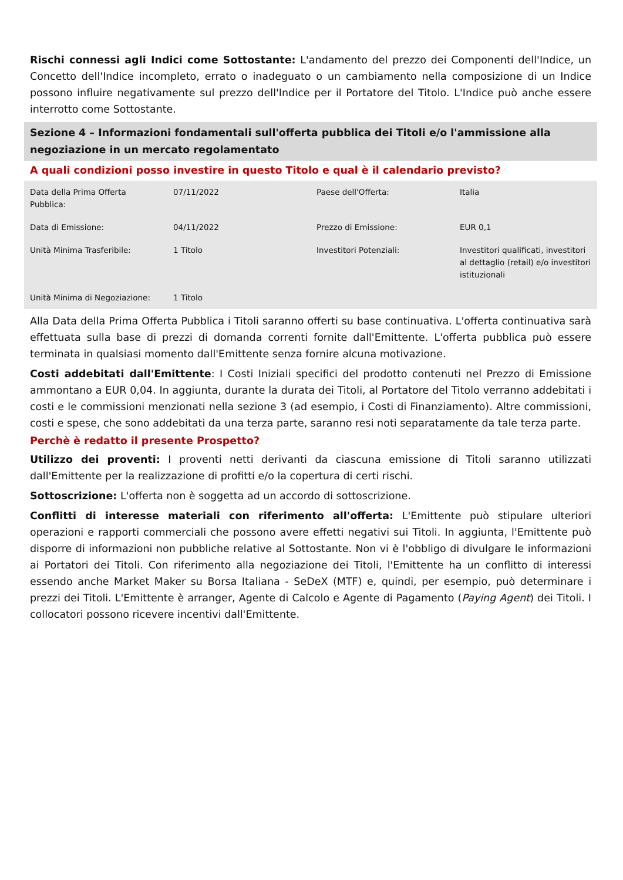Rischi connessi agli Indici come Sottostante: L'andamento del prezzo dei Componenti dell'Indice, un Concetto dell'Indice incompleto, errato o inadeguato o un cambiamento nella composizione di un Indice possono influire negativamente sul prezzo dell'Indice per il Portatore del Titolo. L'Indice può anche essere interrotto come Sottostante.
Sezione 4 – Informazioni fondamentali sull'offerta pubblica dei Titoli e/o l'ammissione alla negoziazione in un mercato regolamentato
A quali condizioni posso investire in questo Titolo e qual è il calendario previsto?
| Data della Prima Offerta Pubblica: | 07/11/2022 | Paese dell'Offerta: | Italia |
| Data di Emissione: | 04/11/2022 | Prezzo di Emissione: | EUR 0,1 |
| Unità Minima Trasferibile: | 1 Titolo | Investitori Potenziali: | Investitori qualificati, investitori al dettaglio (retail) e/o investitori istituzionali |
| Unità Minima di Negoziazione: | 1 Titolo | | |
Alla Data della Prima Offerta Pubblica i Titoli saranno offerti su base continuativa. L'offerta continuativa sarà effettuata sulla base di prezzi di domanda correnti fornite dall'Emittente. L'offerta pubblica può essere terminata in qualsiasi momento dall'Emittente senza fornire alcuna motivazione.
Costi addebitati dall'Emittente: I Costi Iniziali specifici del prodotto contenuti nel Prezzo di Emissione ammontano a EUR 0,04. In aggiunta, durante la durata dei Titoli, al Portatore del Titolo verranno addebitati i costi e le commissioni menzionati nella sezione 3 (ad esempio, i Costi di Finanziamento). Altre commissioni, costi e spese, che sono addebitati da una terza parte, saranno resi noti separatamente da tale terza parte.
Perchè è redatto il presente Prospetto?
Utilizzo dei proventi: I proventi netti derivanti da ciascuna emissione di Titoli saranno utilizzati dall'Emittente per la realizzazione di profitti e/o la copertura di certi rischi.
Sottoscrizione: L'offerta non è soggetta ad un accordo di sottoscrizione.
Conflitti di interesse materiali con riferimento all'offerta: L'Emittente può stipulare ulteriori operazioni e rapporti commerciali che possono avere effetti negativi sui Titoli. In aggiunta, l'Emittente può disporre di informazioni non pubbliche relative al Sottostante. Non vi è l'obbligo di divulgare le informazioni ai Portatori dei Titoli. Con riferimento alla negoziazione dei Titoli, l'Emittente ha un conflitto di interessi essendo anche Market Maker su Borsa Italiana - SeDeX (MTF) e, quindi, per esempio, può determinare i prezzi dei Titoli. L'Emittente è arranger, Agente di Calcolo e Agente di Pagamento (Paying Agent) dei Titoli. I collocatori possono ricevere incentivi dall'Emittente.